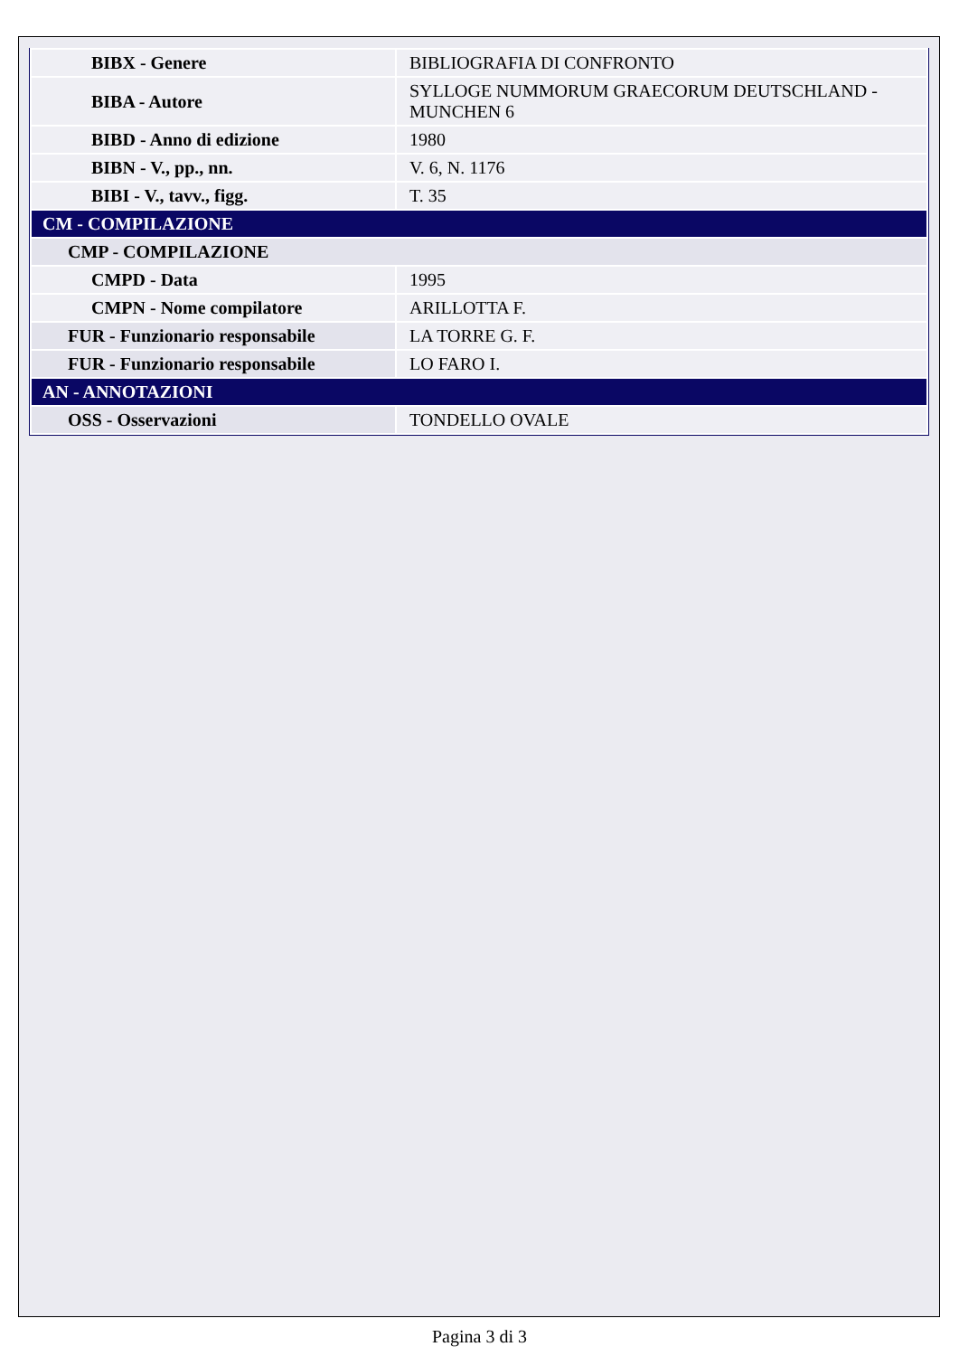| BIBX - Genere | BIBLIOGRAFIA DI CONFRONTO |
| BIBA - Autore | SYLLOGE NUMMORUM GRAECORUM DEUTSCHLAND - MUNCHEN 6 |
| BIBD - Anno di edizione | 1980 |
| BIBN - V., pp., nn. | V. 6, N. 1176 |
| BIBI - V., tavv., figg. | T. 35 |
| CM - COMPILAZIONE | |
| CMP - COMPILAZIONE | |
| CMPD - Data | 1995 |
| CMPN - Nome compilatore | ARILLOTTA F. |
| FUR - Funzionario responsabile | LA TORRE G. F. |
| FUR - Funzionario responsabile | LO FARO I. |
| AN - ANNOTAZIONI | |
| OSS - Osservazioni | TONDELLO OVALE |
Pagina 3 di 3